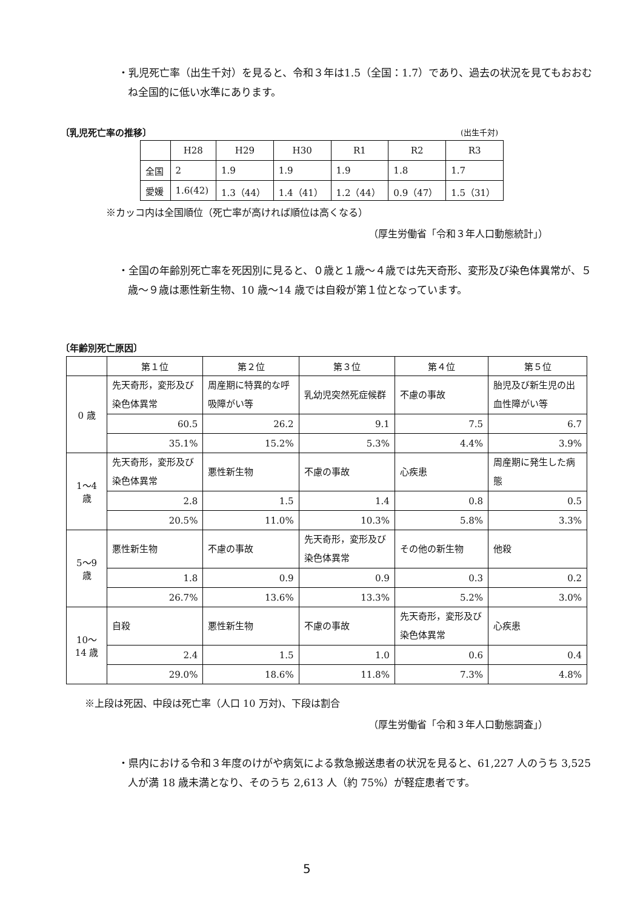・乳児死亡率（出生千対）を見ると、令和３年は1.5（全国：1.7）であり、過去の状況を見てもおおむね全国的に低い水準にあります。
〔乳児死亡率の推移〕 (出生千対)
| | H28 | H29 | H30 | R1 | R2 | R3 |
| --- | --- | --- | --- | --- | --- | --- |
| 全国 | 2 | 1.9 | 1.9 | 1.9 | 1.8 | 1.7 |
| 愛媛 | 1.6(42) | 1.3（44） | 1.4（41） | 1.2（44） | 0.9（47） | 1.5（31） |
※カッコ内は全国順位（死亡率が高ければ順位は高くなる）
（厚生労働省「令和３年人口動態統計」）
・全国の年齢別死亡率を死因別に見ると、０歳と１歳～４歳では先天奇形、変形及び染色体異常が、５歳～９歳は悪性新生物、10 歳～14 歳では自殺が第１位となっています。
〔年齢別死亡原因〕
| | 第１位 | 第２位 | 第３位 | 第４位 | 第５位 |
| --- | --- | --- | --- | --- | --- |
| 0 歳 | 先天奇形，変形及び染色体異常 | 周産期に特異的な呼吸障がい等 | 乳幼児突然死症候群 | 不慮の事故 | 胎児及び新生児の出血性障がい等 |
| | 60.5 | 26.2 | 9.1 | 7.5 | 6.7 |
| | 35.1% | 15.2% | 5.3% | 4.4% | 3.9% |
| 1～4 歳 | 先天奇形，変形及び染色体異常 | 悪性新生物 | 不慮の事故 | 心疾患 | 周産期に発生した病態 |
| | 2.8 | 1.5 | 1.4 | 0.8 | 0.5 |
| | 20.5% | 11.0% | 10.3% | 5.8% | 3.3% |
| 5～9 歳 | 悪性新生物 | 不慮の事故 | 先天奇形，変形及び染色体異常 | その他の新生物 | 他殺 |
| | 1.8 | 0.9 | 0.9 | 0.3 | 0.2 |
| | 26.7% | 13.6% | 13.3% | 5.2% | 3.0% |
| 10～14 歳 | 自殺 | 悪性新生物 | 不慮の事故 | 先天奇形，変形及び染色体異常 | 心疾患 |
| | 2.4 | 1.5 | 1.0 | 0.6 | 0.4 |
| | 29.0% | 18.6% | 11.8% | 7.3% | 4.8% |
※上段は死因、中段は死亡率（人口 10 万対)、下段は割合
（厚生労働省「令和３年人口動態調査」）
・県内における令和３年度のけがや病気による救急搬送患者の状況を見ると、61,227 人のうち 3,525 人が満 18 歳未満となり、そのうち 2,613 人（約 75%）が軽症患者です。
5